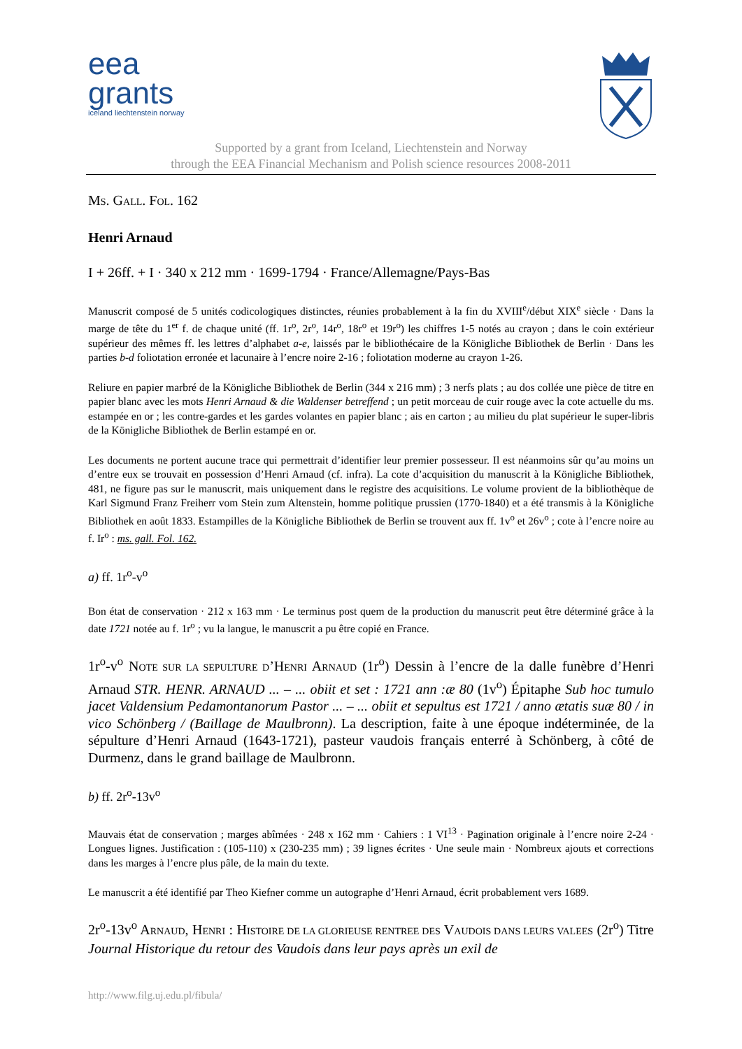eea
grants
iceland liechtenstein norway
Supported by a grant from Iceland, Liechtenstein and Norway
through the EEA Financial Mechanism and Polish science resources 2008-2011
MS. GALL. FOL. 162
Henri Arnaud
I + 26ff. + I · 340 x 212 mm · 1699-1794 · France/Allemagne/Pays-Bas
Manuscrit composé de 5 unités codicologiques distinctes, réunies probablement à la fin du XVIII<sup>e</sup>/début XIX<sup>e</sup> siècle · Dans la marge de tête du 1<sup>er</sup> f. de chaque unité (ff. 1r<sup>o</sup>, 2r<sup>o</sup>, 14r<sup>o</sup>, 18r<sup>o</sup> et 19r<sup>o</sup>) les chiffres 1-5 notés au crayon ; dans le coin extérieur supérieur des mêmes ff. les lettres d’alphabet a-e, laissés par le bibliothécaire de la Königliche Bibliothek de Berlin · Dans les parties b-d foliotation erronée et lacunaire à l’encre noire 2-16 ; foliotation moderne au crayon 1-26.
Reliure en papier marbré de la Königliche Bibliothek de Berlin (344 x 216 mm) ; 3 nerfs plats ; au dos collée une pièce de titre en papier blanc avec les mots Henri Arnaud & die Waldenser betreffend ; un petit morceau de cuir rouge avec la cote actuelle du ms. estampée en or ; les contre-gardes et les gardes volantes en papier blanc ; ais en carton ; au milieu du plat supérieur le super-libris de la Königliche Bibliothek de Berlin estampé en or.
Les documents ne portent aucune trace qui permettrait d’identifier leur premier possesseur. Il est néanmoins sûr qu’au moins un d’entre eux se trouvait en possession d’Henri Arnaud (cf. infra). La cote d’acquisition du manuscrit à la Königliche Bibliothek, 481, ne figure pas sur le manuscrit, mais uniquement dans le registre des acquisitions. Le volume provient de la bibliothèque de Karl Sigmund Franz Freiherr vom Stein zum Altenstein, homme politique prussien (1770-1840) et a été transmis à la Königliche Bibliothek en août 1833. Estampilles de la Königliche Bibliothek de Berlin se trouvent aux ff. 1v<sup>o</sup> et 26v<sup>o</sup> ; cote à l’encre noire au f. Ir<sup>o</sup> : ms. gall. Fol. 162.
a) ff. 1r<sup>o</sup>-v<sup>o</sup>
Bon état de conservation · 212 x 163 mm · Le terminus post quem de la production du manuscrit peut être déterminé grâce à la date 1721 notée au f. 1r<sup>o</sup> ; vu la langue, le manuscrit a pu être copié en France.
1r<sup>o</sup>-v<sup>o</sup> NOTE SUR LA SEPULTURE D’HENRI ARNAUD (1r<sup>o</sup>) Dessin à l’encre de la dalle funèbre d’Henri Arnaud STR. HENR. ARNAUD ... – ... obiit et set : 1721 ann :æ 80 (1v<sup>o</sup>) Épitaphe Sub hoc tumulo jacet Valdensium Pedamontanorum Pastor ... – ... obiit et sepultus est 1721 / anno ætatis suæ 80 / in vico Schönberg / (Baillage de Maulbronn). La description, faite à une époque indéterminée, de la sépulture d’Henri Arnaud (1643-1721), pasteur vaudois français enterré à Schönberg, à côté de Durmenz, dans le grand baillage de Maulbronn.
b) ff. 2r<sup>o</sup>-13v<sup>o</sup>
Mauvais état de conservation ; marges abîmées · 248 x 162 mm · Cahiers : 1 VI<sup>13</sup> · Pagination originale à l’encre noire 2-24 · Longues lignes. Justification : (105-110) x (230-235 mm) ; 39 lignes écrites · Une seule main · Nombreux ajouts et corrections dans les marges à l’encre plus pâle, de la main du texte.
Le manuscrit a été identifié par Theo Kiefner comme un autographe d’Henri Arnaud, écrit probablement vers 1689.
2r<sup>o</sup>-13v<sup>o</sup> ARNAUD, HENRI : HISTOIRE DE LA GLORIEUSE RENTREE DES VAUDOIS DANS LEURS VALEES (2r<sup>o</sup>) Titre Journal Historique du retour des Vaudois dans leur pays après un exil de
http://www.filg.uj.edu.pl/fibula/